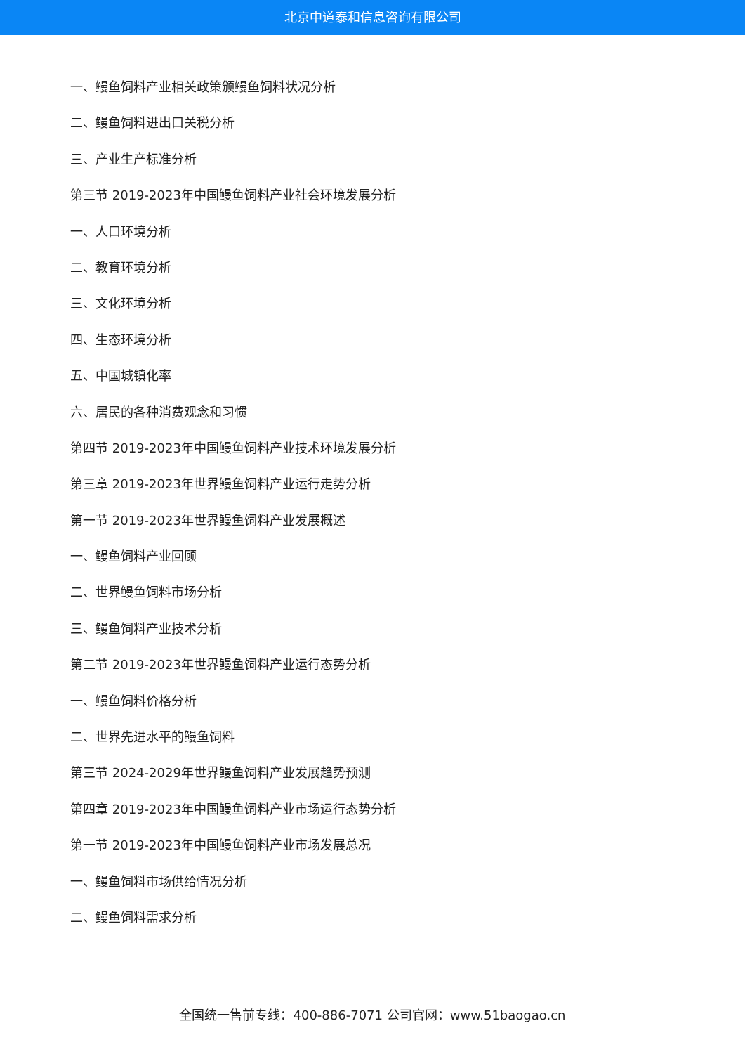北京中道泰和信息咨询有限公司
一、鳗鱼饲料产业相关政策颁鳗鱼饲料状况分析
二、鳗鱼饲料进出口关税分析
三、产业生产标准分析
第三节 2019-2023年中国鳗鱼饲料产业社会环境发展分析
一、人口环境分析
二、教育环境分析
三、文化环境分析
四、生态环境分析
五、中国城镇化率
六、居民的各种消费观念和习惯
第四节 2019-2023年中国鳗鱼饲料产业技术环境发展分析
第三章 2019-2023年世界鳗鱼饲料产业运行走势分析
第一节 2019-2023年世界鳗鱼饲料产业发展概述
一、鳗鱼饲料产业回顾
二、世界鳗鱼饲料市场分析
三、鳗鱼饲料产业技术分析
第二节 2019-2023年世界鳗鱼饲料产业运行态势分析
一、鳗鱼饲料价格分析
二、世界先进水平的鳗鱼饲料
第三节 2024-2029年世界鳗鱼饲料产业发展趋势预测
第四章 2019-2023年中国鳗鱼饲料产业市场运行态势分析
第一节 2019-2023年中国鳗鱼饲料产业市场发展总况
一、鳗鱼饲料市场供给情况分析
二、鳗鱼饲料需求分析
全国统一售前专线：400-886-7071 公司官网：www.51baogao.cn